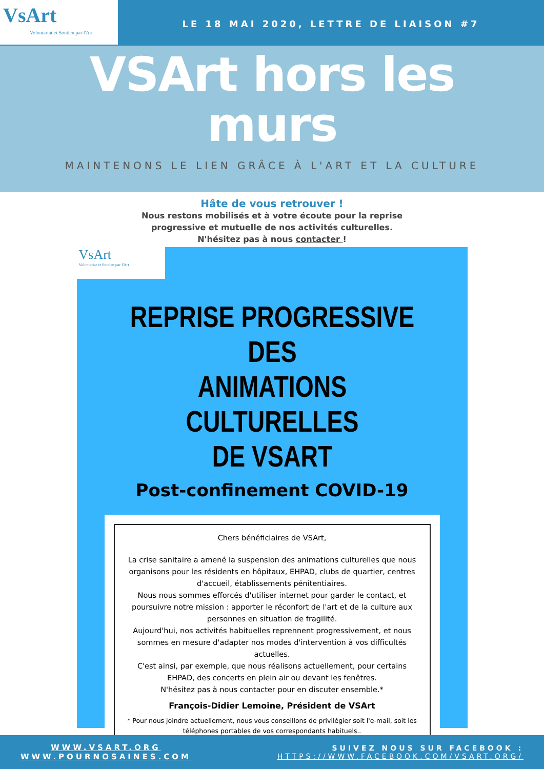VsArt
Volontariat et Soutien par l'Art
LE 18 MAI 2020, LETTRE DE LIAISON #7
VSArt hors les
murs
MAINTENONS LE LIEN GRÂCE À L'ART ET LA CULTURE
Hâte de vous retrouver !
Nous restons mobilisés et à votre écoute pour la reprise
progressive et mutuelle de nos activités culturelles.
N'hésitez pas à nous contacter !
VsArt
Volontariat et Soutien par l'Art
REPRISE PROGRESSIVE DES
ANIMATIONS CULTURELLES
DE VSART
Post-confinement COVID-19
Chers bénéficiaires de VSArt,
La crise sanitaire a amené la suspension des animations culturelles que nous organisons pour les résidents en hôpitaux, EHPAD, clubs de quartier, centres d'accueil, établissements pénitentiaires.
Nous nous sommes efforcés d'utiliser internet pour garder le contact, et poursuivre notre mission : apporter le réconfort de l'art et de la culture aux personnes en situation de fragilité.
Aujourd'hui, nos activités habituelles reprennent progressivement, et nous sommes en mesure d'adapter nos modes d'intervention à vos difficultés actuelles.
C'est ainsi, par exemple, que nous réalisons actuellement, pour certains EHPAD, des concerts en plein air ou devant les fenêtres.
N'hésitez pas à nous contacter pour en discuter ensemble.*
François-Didier Lemoine, Président de VSArt
* Pour nous joindre actuellement, nous vous conseillons de privilégier soit l'e-mail, soit les téléphones portables de vos correspondants habituels..
WWW.VSART.ORG
WWW.POURNOSAINES.COM
SUIVEZ NOUS SUR FACEBOOK :
HTTPS://WWW.FACEBOOK.COM/VSART.ORG/